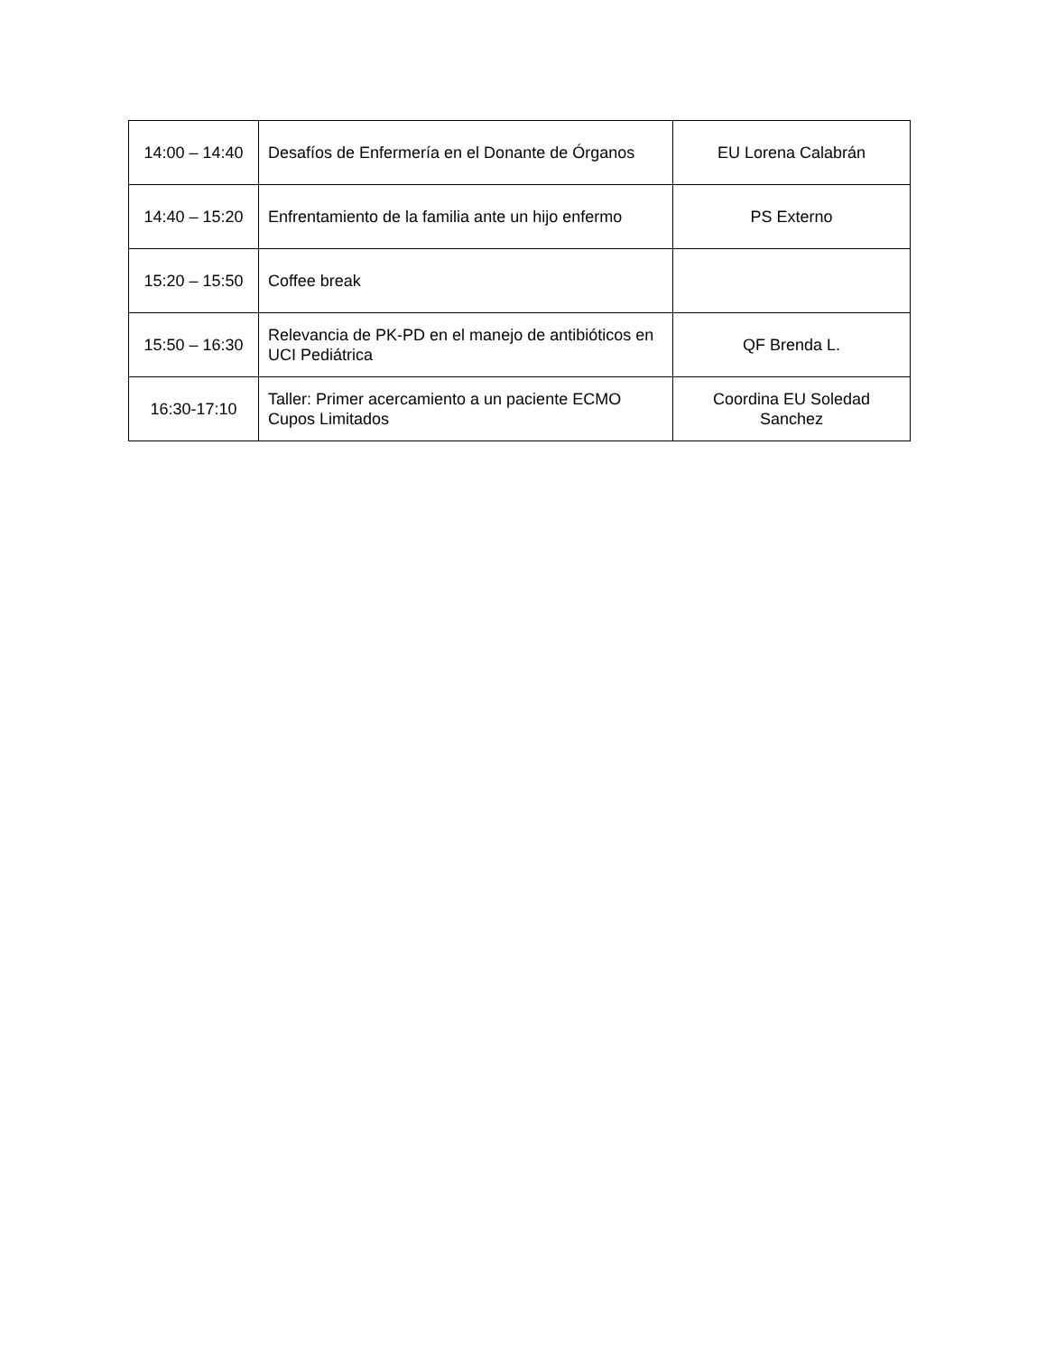| 14:00 – 14:40 | Desafíos de Enfermería en el Donante de Órganos | EU Lorena Calabrán |
| 14:40 – 15:20 | Enfrentamiento de la familia ante un hijo enfermo | PS Externo |
| 15:20 – 15:50 | Coffee break | |
| 15:50 – 16:30 | Relevancia de PK-PD en el manejo de antibióticos en UCI Pediátrica | QF Brenda L. |
| 16:30-17:10 | Taller: Primer acercamiento a un paciente ECMO Cupos Limitados | Coordina EU Soledad Sanchez |